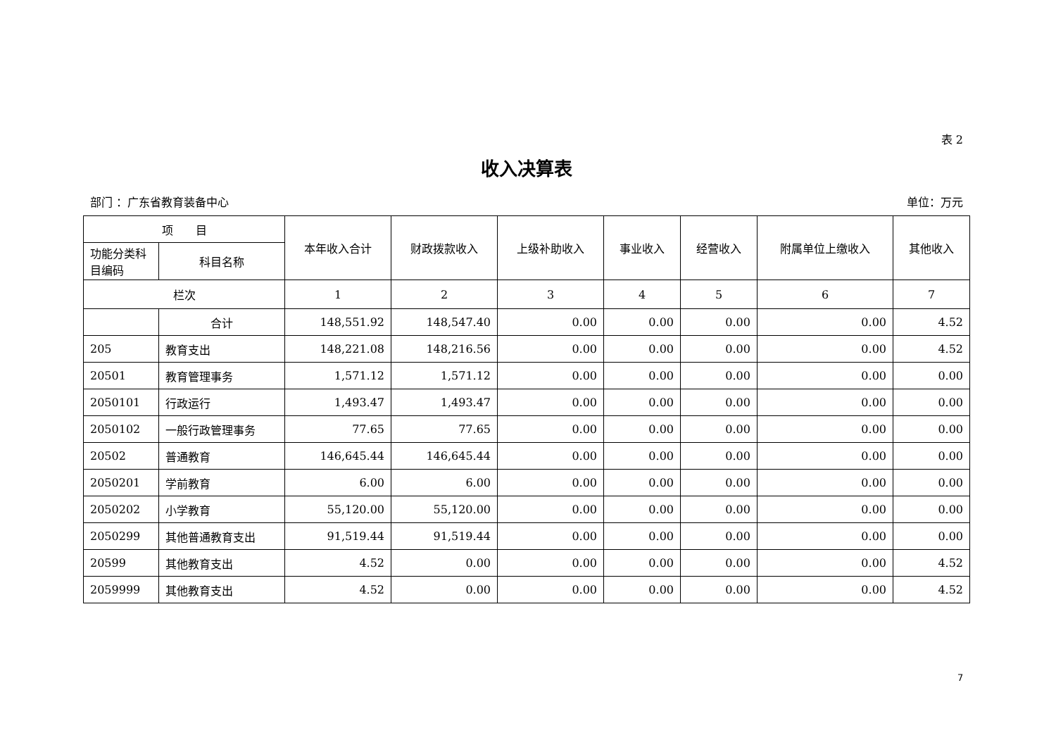表 2
收入决算表
部门 ：广东省教育装备中心 单位：万元
| 项 目 | | 本年收入合计 | 财政拨款收入 | 上级补助收入 | 事业收入 | 经营收入 | 附属单位上缴收入 | 其他收入 |
| --- | --- | --- | --- | --- | --- | --- | --- | --- |
| 功能分类科目编码 | 科目名称 | | | | | | | |
| 栏次 | | 1 | 2 | 3 | 4 | 5 | 6 | 7 |
| | 合计 | 148,551.92 | 148,547.40 | 0.00 | 0.00 | 0.00 | 0.00 | 4.52 |
| 205 | 教育支出 | 148,221.08 | 148,216.56 | 0.00 | 0.00 | 0.00 | 0.00 | 4.52 |
| 20501 | 教育管理事务 | 1,571.12 | 1,571.12 | 0.00 | 0.00 | 0.00 | 0.00 | 0.00 |
| 2050101 | 行政运行 | 1,493.47 | 1,493.47 | 0.00 | 0.00 | 0.00 | 0.00 | 0.00 |
| 2050102 | 一般行政管理事务 | 77.65 | 77.65 | 0.00 | 0.00 | 0.00 | 0.00 | 0.00 |
| 20502 | 普通教育 | 146,645.44 | 146,645.44 | 0.00 | 0.00 | 0.00 | 0.00 | 0.00 |
| 2050201 | 学前教育 | 6.00 | 6.00 | 0.00 | 0.00 | 0.00 | 0.00 | 0.00 |
| 2050202 | 小学教育 | 55,120.00 | 55,120.00 | 0.00 | 0.00 | 0.00 | 0.00 | 0.00 |
| 2050299 | 其他普通教育支出 | 91,519.44 | 91,519.44 | 0.00 | 0.00 | 0.00 | 0.00 | 0.00 |
| 20599 | 其他教育支出 | 4.52 | 0.00 | 0.00 | 0.00 | 0.00 | 0.00 | 4.52 |
| 2059999 | 其他教育支出 | 4.52 | 0.00 | 0.00 | 0.00 | 0.00 | 0.00 | 4.52 |
7